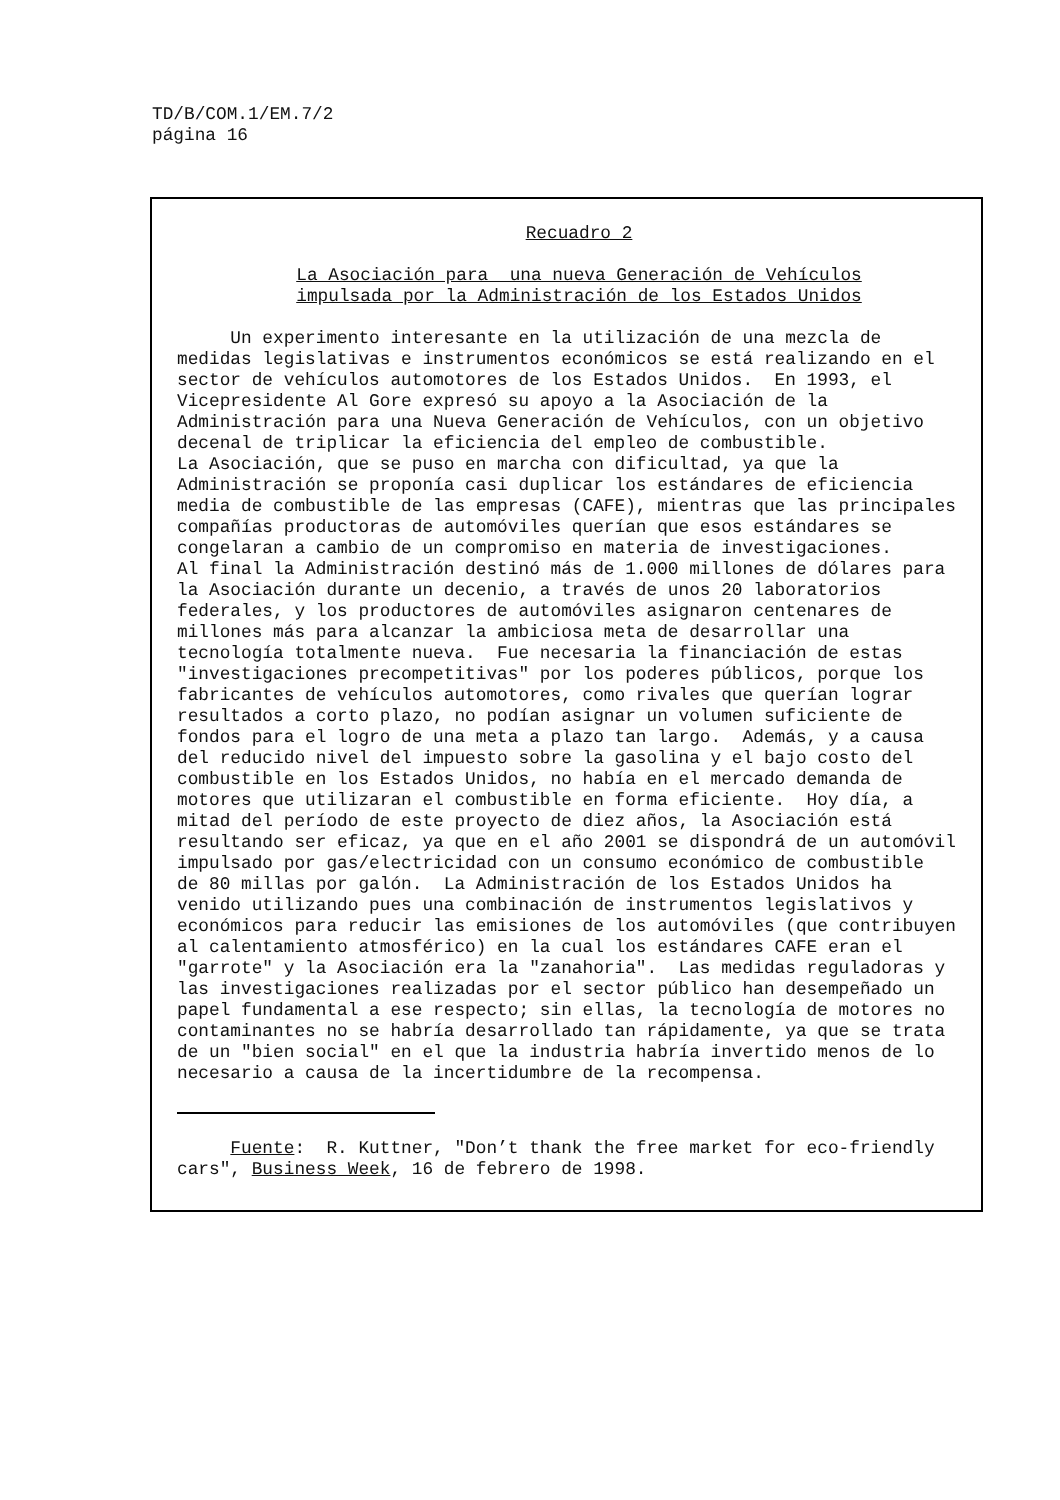TD/B/COM.1/EM.7/2
página 16
Recuadro 2
La Asociación para una nueva Generación de Vehículos impulsada por la Administración de los Estados Unidos
Un experimento interesante en la utilización de una mezcla de medidas legislativas e instrumentos económicos se está realizando en el sector de vehículos automotores de los Estados Unidos. En 1993, el Vicepresidente Al Gore expresó su apoyo a la Asociación de la Administración para una Nueva Generación de Vehículos, con un objetivo decenal de triplicar la eficiencia del empleo de combustible. La Asociación, que se puso en marcha con dificultad, ya que la Administración se proponía casi duplicar los estándares de eficiencia media de combustible de las empresas (CAFE), mientras que las principales compañías productoras de automóviles querían que esos estándares se congelaran a cambio de un compromiso en materia de investigaciones. Al final la Administración destinó más de 1.000 millones de dólares para la Asociación durante un decenio, a través de unos 20 laboratorios federales, y los productores de automóviles asignaron centenares de millones más para alcanzar la ambiciosa meta de desarrollar una tecnología totalmente nueva. Fue necesaria la financiación de estas "investigaciones precompetitivas" por los poderes públicos, porque los fabricantes de vehículos automotores, como rivales que querían lograr resultados a corto plazo, no podían asignar un volumen suficiente de fondos para el logro de una meta a plazo tan largo. Además, y a causa del reducido nivel del impuesto sobre la gasolina y el bajo costo del combustible en los Estados Unidos, no había en el mercado demanda de motores que utilizaran el combustible en forma eficiente. Hoy día, a mitad del período de este proyecto de diez años, la Asociación está resultando ser eficaz, ya que en el año 2001 se dispondrá de un automóvil impulsado por gas/electricidad con un consumo económico de combustible de 80 millas por galón. La Administración de los Estados Unidos ha venido utilizando pues una combinación de instrumentos legislativos y económicos para reducir las emisiones de los automóviles (que contribuyen al calentamiento atmosférico) en la cual los estándares CAFE eran el "garrote" y la Asociación era la "zanahoria". Las medidas reguladoras y las investigaciones realizadas por el sector público han desempeñado un papel fundamental a ese respecto; sin ellas, la tecnología de motores no contaminantes no se habría desarrollado tan rápidamente, ya que se trata de un "bien social" en el que la industria habría invertido menos de lo necesario a causa de la incertidumbre de la recompensa.
Fuente: R. Kuttner, "Don’t thank the free market for eco-friendly cars", Business Week, 16 de febrero de 1998.